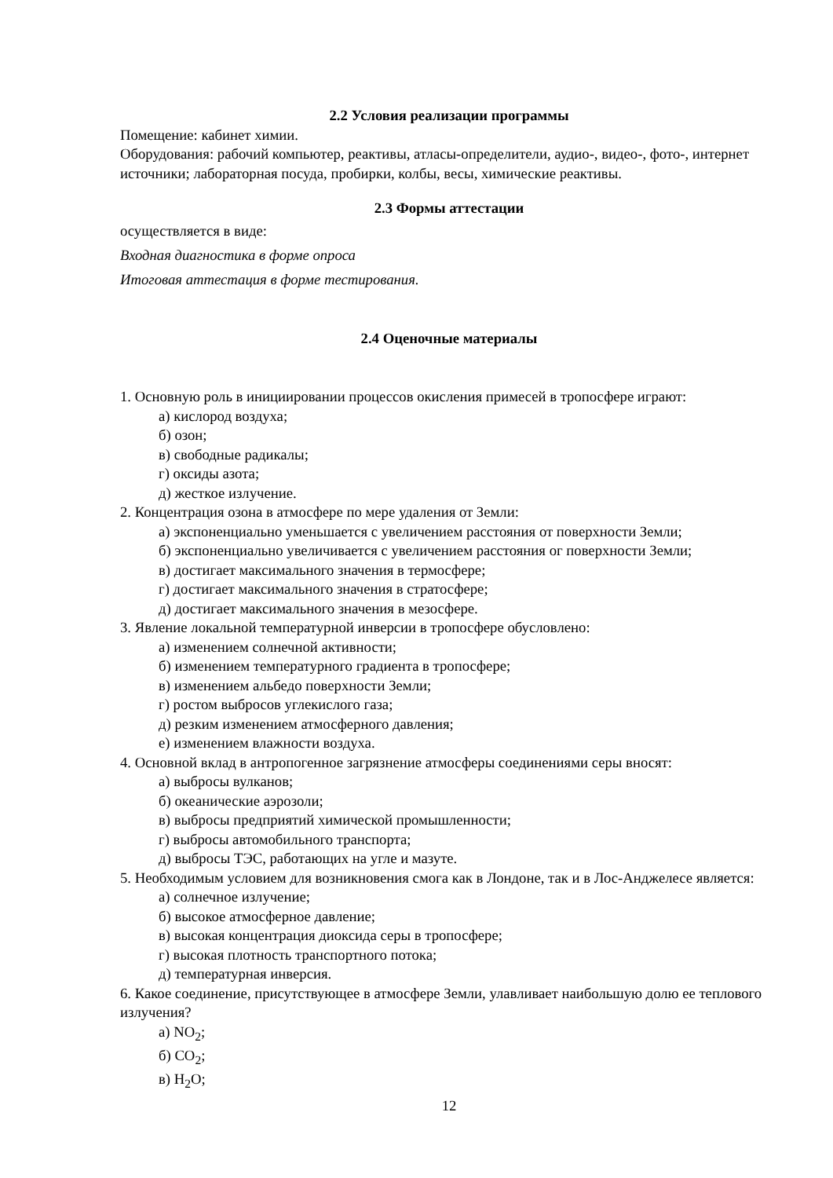2.2 Условия реализации программы
Помещение: кабинет химии.
Оборудования: рабочий компьютер, реактивы, атласы-определители, аудио-, видео-, фото-, интернет источники; лабораторная посуда, пробирки, колбы, весы, химические реактивы.
2.3 Формы аттестации
осуществляется в виде:
Входная диагностика в форме опроса
Итоговая аттестация в форме тестирования.
2.4 Оценочные материалы
1. Основную роль в инициировании процессов окисления примесей в тропосфере играют:
а) кислород воздуха;
б) озон;
в) свободные радикалы;
г) оксиды азота;
д) жесткое излучение.
2. Концентрация озона в атмосфере по мере удаления от Земли:
а) экспоненциально уменьшается с увеличением расстояния от поверхности Земли;
б) экспоненциально увеличивается с увеличением расстояния ог поверхности Земли;
в) достигает максимального значения в термосфере;
г) достигает максимального значения в стратосфере;
д) достигает максимального значения в мезосфере.
3. Явление локальной температурной инверсии в тропосфере обусловлено:
а) изменением солнечной активности;
б) изменением температурного градиента в тропосфере;
в) изменением альбедо поверхности Земли;
г) ростом выбросов углекислого газа;
д) резким изменением атмосферного давления;
е) изменением влажности воздуха.
4. Основной вклад в антропогенное загрязнение атмосферы соединениями серы вносят:
а) выбросы вулканов;
б) океанические аэрозоли;
в) выбросы предприятий химической промышленности;
г) выбросы автомобильного транспорта;
д) выбросы ТЭС, работающих на угле и мазуте.
5. Необходимым условием для возникновения смога как в Лондоне, так и в Лос-Анджелесе является:
а) солнечное излучение;
б) высокое атмосферное давление;
в) высокая концентрация диоксида серы в тропосфере;
г) высокая плотность транспортного потока;
д) температурная инверсия.
6. Какое соединение, присутствующее в атмосфере Земли, улавливает наибольшую долю ее теплового излучения?
а) NO<sub>2</sub>;
б) CO<sub>2</sub>;
в) H<sub>2</sub>O;
12